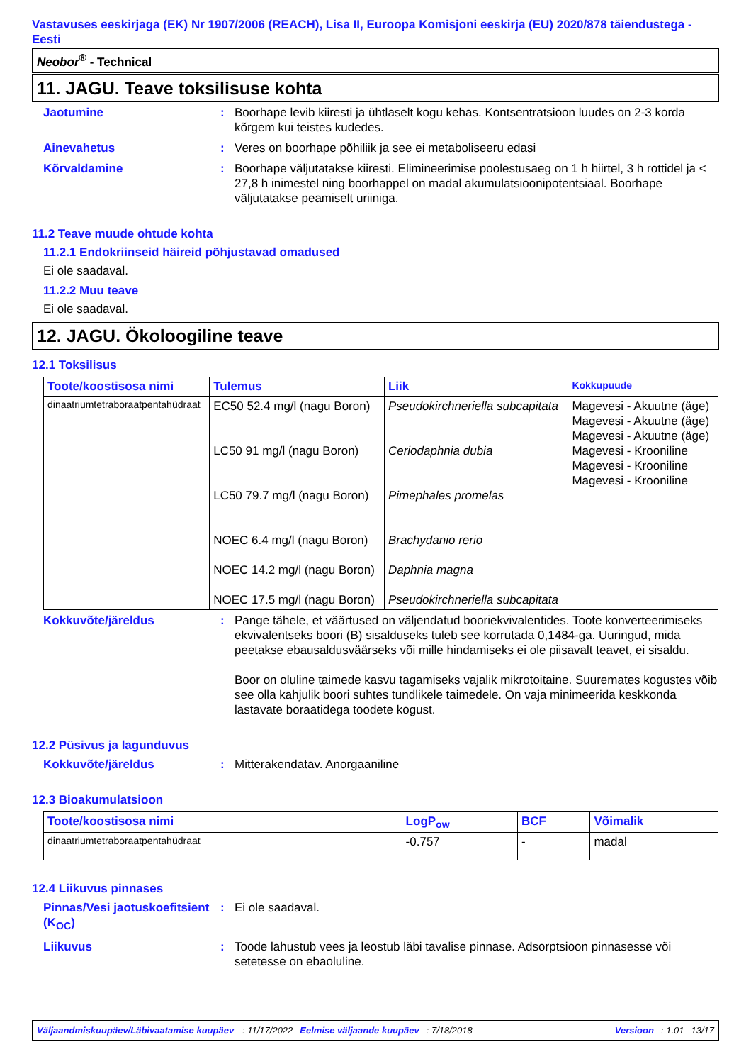Vastavuses eeskirjaga (EK) Nr 1907/2006 (REACH), Lisa II, Euroopa Komisjoni eeskirja (EU) 2020/878 täiendustega - Eesti
Neobor<sup>®</sup> - Technical
11. JAGU. Teave toksilisuse kohta
Jaotumine : Boorhape levib kiiresti ja ühtlaselt kogu kehas. Kontsentratsioon luudes on 2-3 korda kõrgem kui teistes kudedes.
Ainevahetus : Veres on boorhape põhiliik ja see ei metaboliseeru edasi
Kõrvaldamine : Boorhape väljutatakse kiiresti. Elimineerimise poolestusaeg on 1 h hiirtel, 3 h rottidel ja < 27,8 h inimestel ning boorhappel on madal akumulatsioonipotentsiaal. Boorhape väljutatakse peamiselt uriiniga.
11.2 Teave muude ohtude kohta
11.2.1 Endokriinseid häireid põhjustavad omadused
Ei ole saadaval.
11.2.2 Muu teave
Ei ole saadaval.
12. JAGU. Ökoloogiline teave
12.1 Toksilisus
| Toote/koostisosa nimi | Tulemus | Liik | Kokkupuude |
| --- | --- | --- | --- |
| dinaatriumtetraboraatpentahüdraat | EC50 52.4 mg/l (nagu Boron) LC50 91 mg/l (nagu Boron) LC50 79.7 mg/l (nagu Boron) NOEC 6.4 mg/l (nagu Boron) NOEC 14.2 mg/l (nagu Boron) NOEC 17.5 mg/l (nagu Boron) | Pseudokirchneriella subcapitata Ceriodaphnia dubia Pimephales promelas Brachydanio rerio Daphnia magna Pseudokirchneriella subcapitata | Magevesi - Akuutne (äge) Magevesi - Akuutne (äge) Magevesi - Akuutne (äge) Magevesi - Krooniline Magevesi - Krooniline Magevesi - Krooniline |
Kokkuvõte/järeldus : Pange tähele, et väärtused on väljendatud booriekvivalentides. Toote konverteerimiseks ekvivalentseks boori (B) sisalduseks tuleb see korrutada 0,1484-ga. Uuringud, mida peetakse ebausaldusväärseks või mille hindamiseks ei ole piisavalt teavet, ei sisaldu.
Boor on oluline taimede kasvu tagamiseks vajalik mikrotoitaine. Suuremates kogustes võib see olla kahjulik boori suhtes tundlikele taimedele. On vaja minimeerida keskkonda lastavate boraatidega toodete kogust.
12.2 Püsivus ja lagunduvus
Kokkuvõte/järeldus : Mitterakendatav. Anorgaaniline
12.3 Bioakumulatsioon
| Toote/koostisosa nimi | LogP<sub>ow</sub> | BCF | Võimalik |
| --- | --- | --- | --- |
| dinaatriumtetraboraatpentahüdraat | -0.757 | - | madal |
12.4 Liikuvus pinnases
Pinnas/Vesi jaotuskoefitsient (K<sub>OC</sub>)
: Ei ole saadaval.
Liikuvus : Toode lahustub vees ja leostub läbi tavalise pinnase. Adsorptsioon pinnasesse või setetesse on ebaoluline.
Väljaandmiskuupäev/Läbivaatamise kuupäev: 11/17/2022 Eelmise väljaande kuupäev: 7/18/2018 Versioon: 1.01 13/17